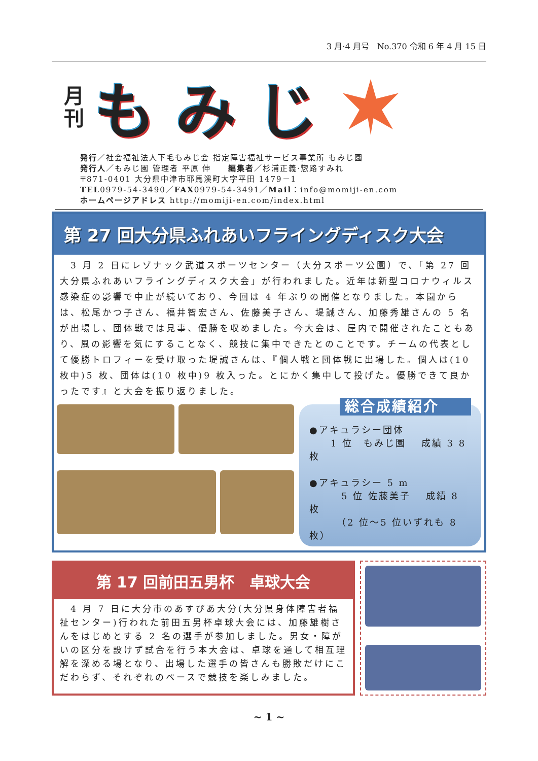3 月·4 月号　No.370 令和 6 年 4 月 15 日
月
刊
もみじ
発行／社会福祉法人下毛もみじ会 指定障害福祉サービス事業所 もみじ園
発行人／もみじ園 管理者 平原 伸　　編集者／杉浦正義·惣路すみれ
〒871-0401 大分県中津市耶馬溪町大字平田 1479－1
TEL0979-54-3490／FAX0979-54-3491／Mail：info@momiji-en.com
ホームページアドレス http://momiji-en.com/index.html
第 27 回大分県ふれあいフライングディスク大会
　3 月 2 日にレゾナック武道スポーツセンター（大分スポーツ公園）で、「第 27 回大分県ふれあいフライングディスク大会」が行われました。近年は新型コロナウィルス感染症の影響で中止が続いており、今回は 4 年ぶりの開催となりました。本園からは、松尾かつ子さん、福井智宏さん、佐藤美子さん、堤誠さん、加藤秀雄さんの 5 名が出場し、団体戦では見事、優勝を収めました。今大会は、屋内で開催されたこともあり、風の影響を気にすることなく、競技に集中できたとのことです。チームの代表として優勝トロフィーを受け取った堤誠さんは、『個人戦と団体戦に出場した。個人は(10 枚中)5 枚、団体は(10 枚中)9 枚入った。とにかく集中して投げた。優勝できて良かったです』と大会を振り返りました。
総合成績紹介
●アキュラシー団体
　　1 位　もみじ園　 成績 3 8 枚
●アキュラシー 5 m
　　　5 位 佐藤美子　 成績 8 枚
　　　（2 位～5 位いずれも 8 枚）
第 17 回前田五男杯　卓球大会
　4 月 7 日に大分市のあすぴあ大分(大分県身体障害者福祉センター)行われた前田五男杯卓球大会には、加藤雄樹さんをはじめとする 2 名の選手が参加しました。男女・障がいの区分を設けず試合を行う本大会は、卓球を通して相互理解を深める場となり、出場した選手の皆さんも勝敗だけにこだわらず、それぞれのペースで競技を楽しみました。
~ 1 ~